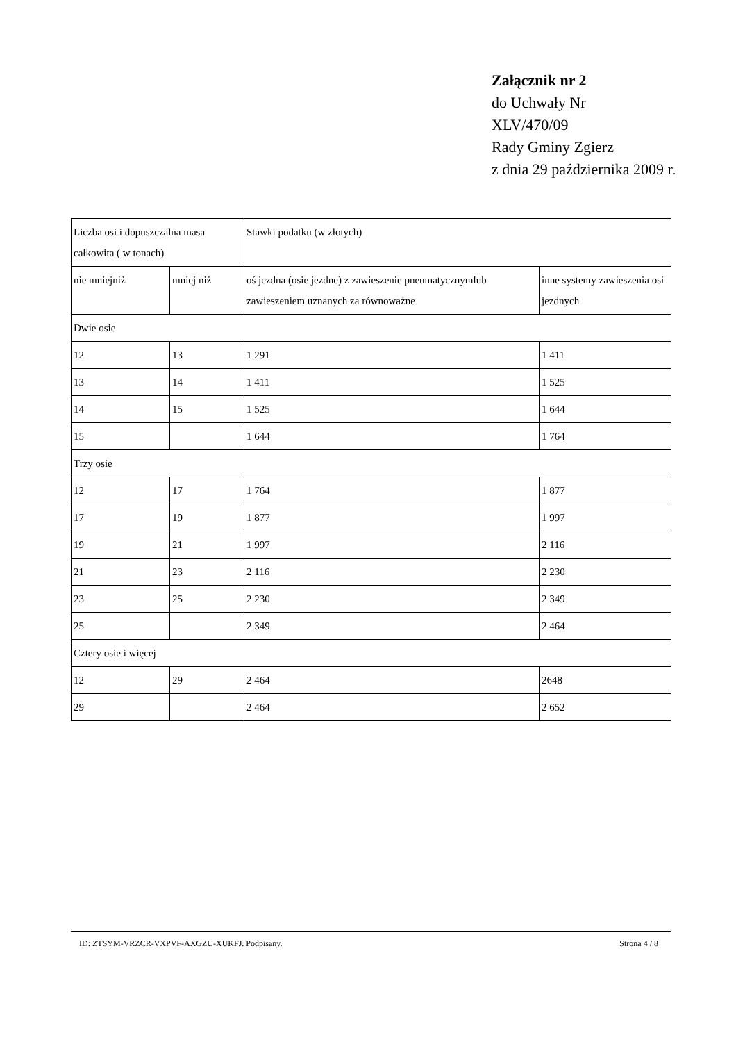Załącznik nr 2
do Uchwały Nr
XLV/470/09
Rady Gminy Zgierz
z dnia 29 października 2009 r.
| Liczba osi i dopuszczalna masa całkowita ( w tonach) | | Stawki podatku (w złotych) | |
| nie mniejniż | mniej niż | oś jezdna (osie jezdne) z zawieszenie pneumatycznymlub zawieszeniem uznanych za równoważne | inne systemy zawieszenia osi jezdnych |
| Dwie osie | | | |
| 12 | 13 | 1 291 | 1 411 |
| 13 | 14 | 1 411 | 1 525 |
| 14 | 15 | 1 525 | 1 644 |
| 15 | | 1 644 | 1 764 |
| Trzy osie | | | |
| 12 | 17 | 1 764 | 1 877 |
| 17 | 19 | 1 877 | 1 997 |
| 19 | 21 | 1 997 | 2 116 |
| 21 | 23 | 2 116 | 2 230 |
| 23 | 25 | 2 230 | 2 349 |
| 25 | | 2 349 | 2 464 |
| Cztery osie i więcej | | | |
| 12 | 29 | 2 464 | 2648 |
| 29 | | 2 464 | 2 652 |
ID: ZTSYM-VRZCR-VXPVF-AXGZU-XUKFJ. Podpisany. Strona 4 / 8